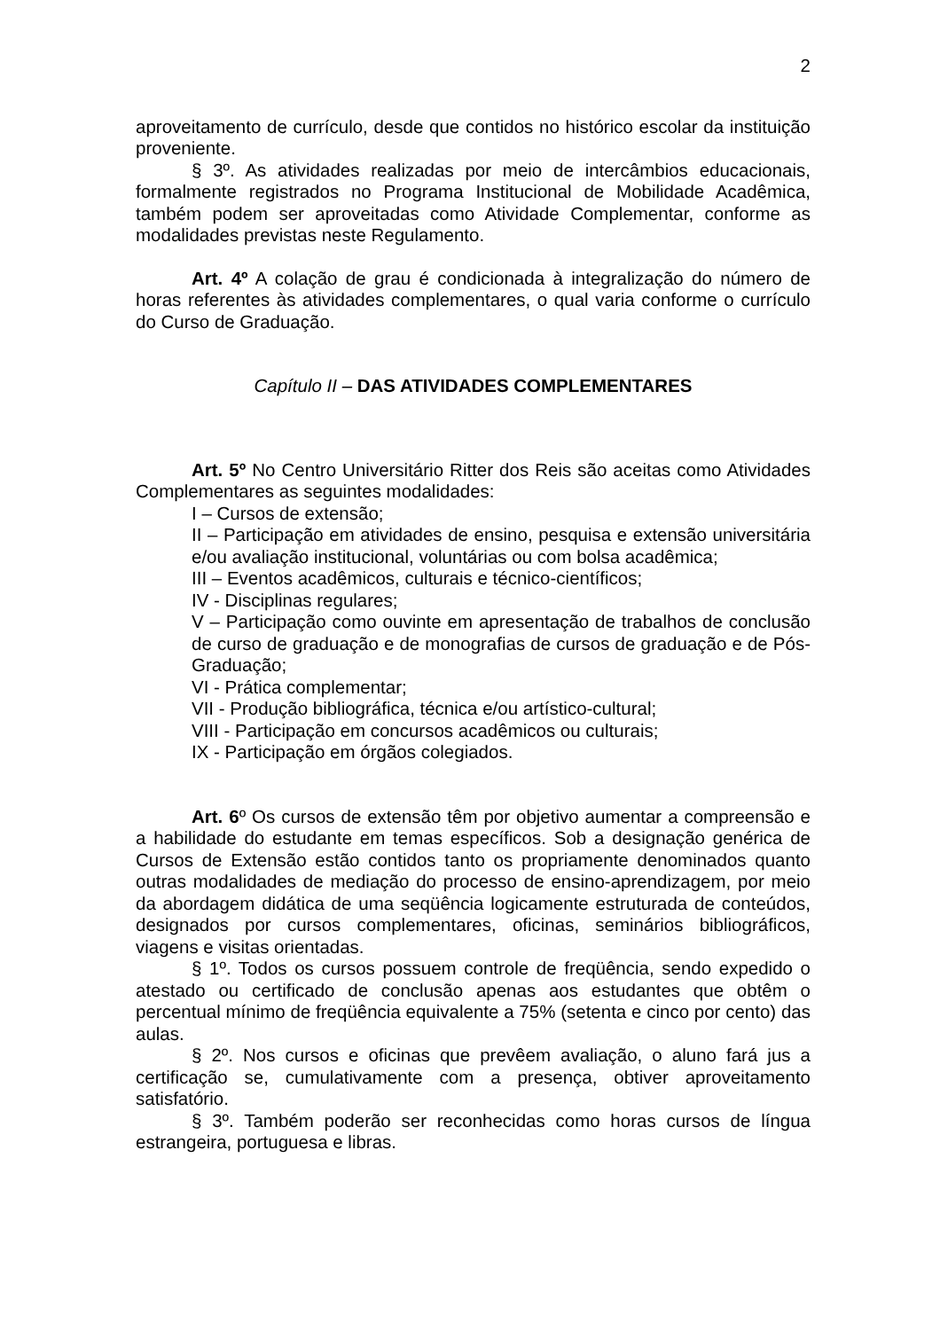2
aproveitamento de currículo, desde que contidos no histórico escolar da instituição proveniente.
§ 3º. As atividades realizadas por meio de intercâmbios educacionais, formalmente registrados no Programa Institucional de Mobilidade Acadêmica, também podem ser aproveitadas como Atividade Complementar, conforme as modalidades previstas neste Regulamento.
Art. 4º A colação de grau é condicionada à integralização do número de horas referentes às atividades complementares, o qual varia conforme o currículo do Curso de Graduação.
Capítulo II – DAS ATIVIDADES COMPLEMENTARES
Art. 5º No Centro Universitário Ritter dos Reis são aceitas como Atividades Complementares as seguintes modalidades:
I – Cursos de extensão;
II – Participação em atividades de ensino, pesquisa e extensão universitária e/ou avaliação institucional, voluntárias ou com bolsa acadêmica;
III – Eventos acadêmicos, culturais e técnico-científicos;
IV - Disciplinas regulares;
V – Participação como ouvinte em apresentação de trabalhos de conclusão de curso de graduação e de monografias de cursos de graduação e de Pós-Graduação;
VI - Prática complementar;
VII - Produção bibliográfica, técnica e/ou artístico-cultural;
VIII - Participação em concursos acadêmicos ou culturais;
IX - Participação em órgãos colegiados.
Art. 6º Os cursos de extensão têm por objetivo aumentar a compreensão e a habilidade do estudante em temas específicos. Sob a designação genérica de Cursos de Extensão estão contidos tanto os propriamente denominados quanto outras modalidades de mediação do processo de ensino-aprendizagem, por meio da abordagem didática de uma seqüência logicamente estruturada de conteúdos, designados por cursos complementares, oficinas, seminários bibliográficos, viagens e visitas orientadas.
§ 1º. Todos os cursos possuem controle de freqüência, sendo expedido o atestado ou certificado de conclusão apenas aos estudantes que obtêm o percentual mínimo de freqüência equivalente a 75% (setenta e cinco por cento) das aulas.
§ 2º. Nos cursos e oficinas que prevêem avaliação, o aluno fará jus a certificação se, cumulativamente com a presença, obtiver aproveitamento satisfatório.
§ 3º. Também poderão ser reconhecidas como horas cursos de língua estrangeira, portuguesa e libras.